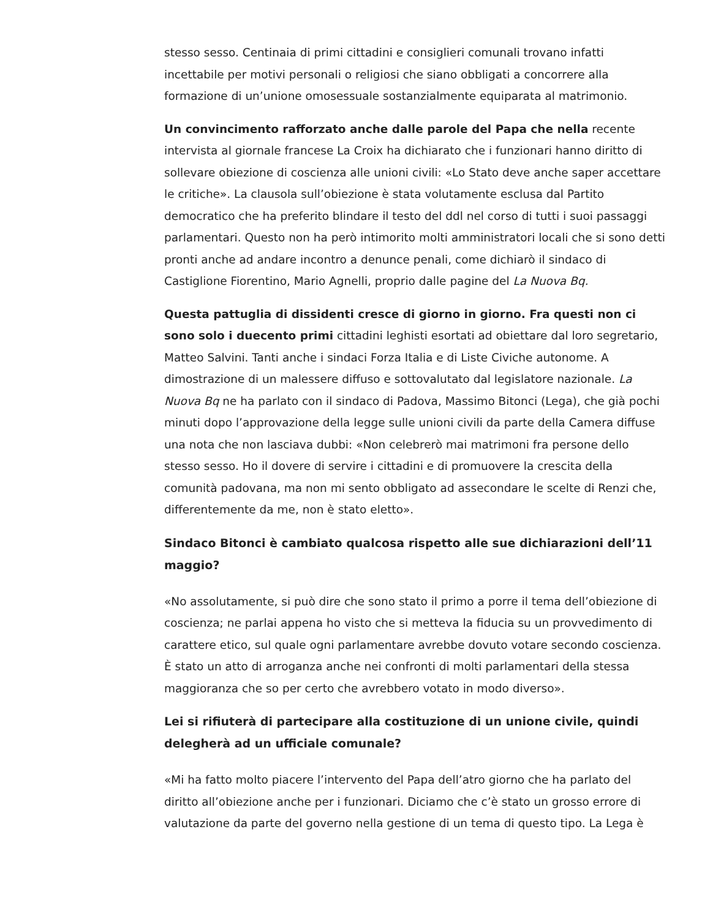stesso sesso. Centinaia di primi cittadini e consiglieri comunali trovano infatti incettabile per motivi personali o religiosi che siano obbligati a concorrere alla formazione di un’unione omosessuale sostanzialmente equiparata al matrimonio.
Un convincimento rafforzato anche dalle parole del Papa che nella recente intervista al giornale francese La Croix ha dichiarato che i funzionari hanno diritto di sollevare obiezione di coscienza alle unioni civili: «Lo Stato deve anche saper accettare le critiche». La clausola sull’obiezione è stata volutamente esclusa dal Partito democratico che ha preferito blindare il testo del ddl nel corso di tutti i suoi passaggi parlamentari. Questo non ha però intimorito molti amministratori locali che si sono detti pronti anche ad andare incontro a denunce penali, come dichiarò il sindaco di Castiglione Fiorentino, Mario Agnelli, proprio dalle pagine del La Nuova Bq.
Questa pattuglia di dissidenti cresce di giorno in giorno. Fra questi non ci sono solo i duecento primi cittadini leghisti esortati ad obiettare dal loro segretario, Matteo Salvini. Tanti anche i sindaci Forza Italia e di Liste Civiche autonome. A dimostrazione di un malessere diffuso e sottovalutato dal legislatore nazionale. La Nuova Bq ne ha parlato con il sindaco di Padova, Massimo Bitonci (Lega), che già pochi minuti dopo l’approvazione della legge sulle unioni civili da parte della Camera diffuse una nota che non lasciava dubbi: «Non celebrerò mai matrimoni fra persone dello stesso sesso. Ho il dovere di servire i cittadini e di promuovere la crescita della comunità padovana, ma non mi sento obbligato ad assecondare le scelte di Renzi che, differentemente da me, non è stato eletto».
Sindaco Bitonci è cambiato qualcosa rispetto alle sue dichiarazioni dell’11 maggio?
«No assolutamente, si può dire che sono stato il primo a porre il tema dell’obiezione di coscienza; ne parlai appena ho visto che si metteva la fiducia su un provvedimento di carattere etico, sul quale ogni parlamentare avrebbe dovuto votare secondo coscienza. È stato un atto di arroganza anche nei confronti di molti parlamentari della stessa maggioranza che so per certo che avrebbero votato in modo diverso».
Lei si rifiuterà di partecipare alla costituzione di un unione civile, quindi delegherà ad un ufficiale comunale?
«Mi ha fatto molto piacere l’intervento del Papa dell’atro giorno che ha parlato del diritto all’obiezione anche per i funzionari. Diciamo che c’è stato un grosso errore di valutazione da parte del governo nella gestione di un tema di questo tipo. La Lega è